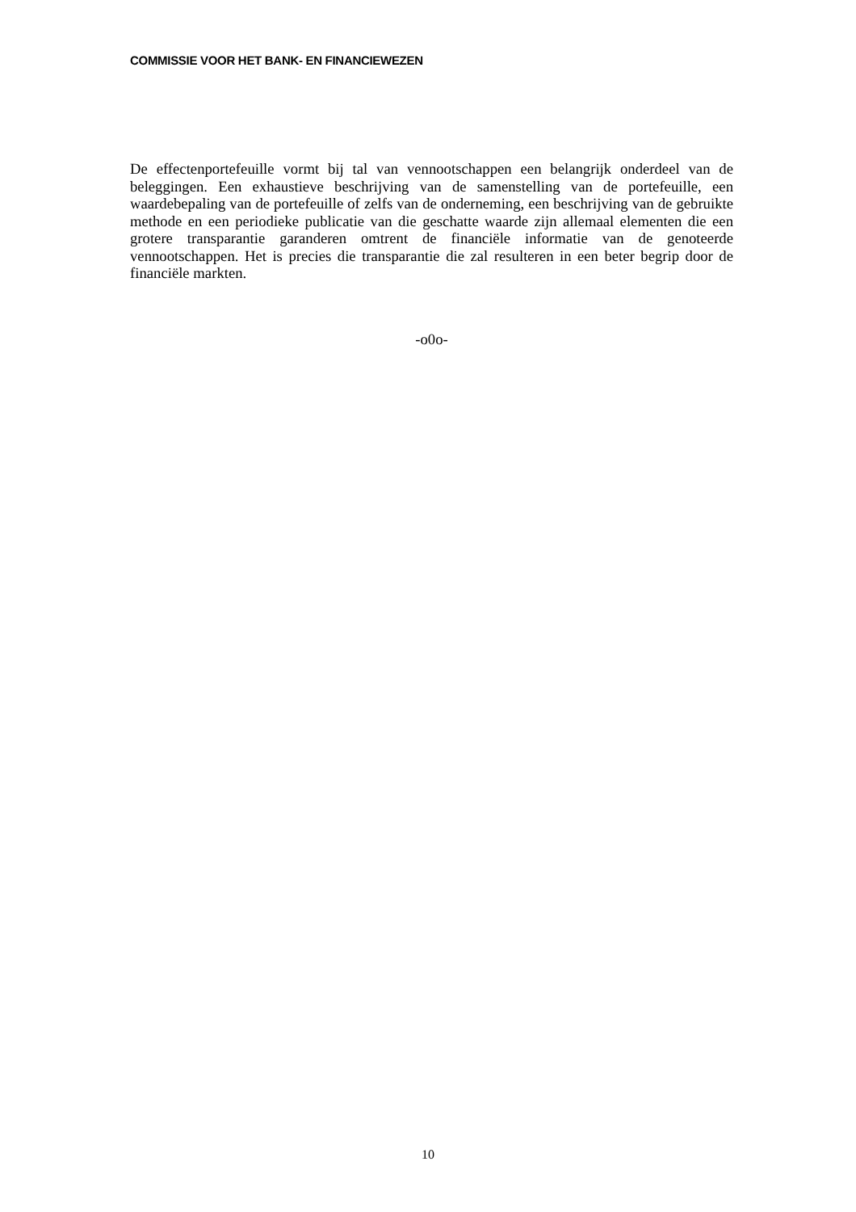COMMISSIE VOOR HET BANK- EN FINANCIEWEZEN
De effectenportefeuille vormt bij tal van vennootschappen een belangrijk onderdeel van de beleggingen. Een exhaustieve beschrijving van de samenstelling van de portefeuille, een waardebepaling van de portefeuille of zelfs van de onderneming, een beschrijving van de gebruikte methode en een periodieke publicatie van die geschatte waarde zijn allemaal elementen die een grotere transparantie garanderen omtrent de financiële informatie van de genoteerde vennootschappen. Het is precies die transparantie die zal resulteren in een beter begrip door de financiële markten.
-o0o-
10